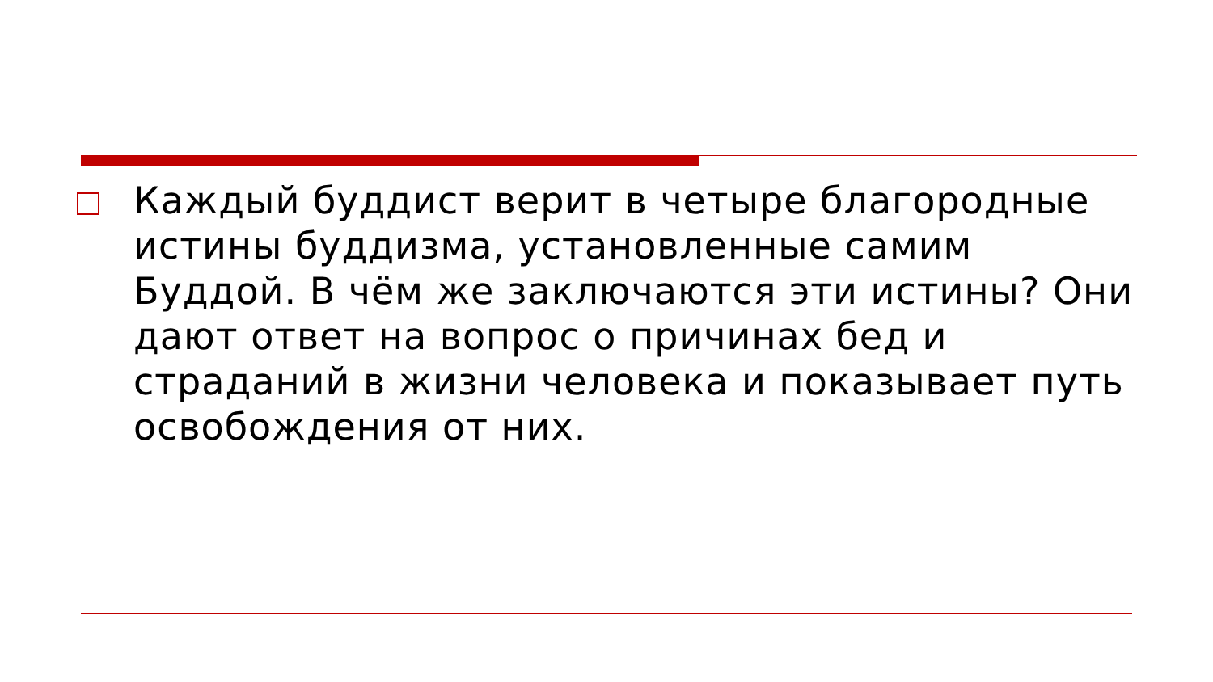Каждый буддист верит в четыре благородные истины буддизма, установленные самим Буддой. В чём же заключаются эти истины? Они дают ответ на вопрос о причинах бед и страданий в жизни человека и показывает путь освобождения от них.